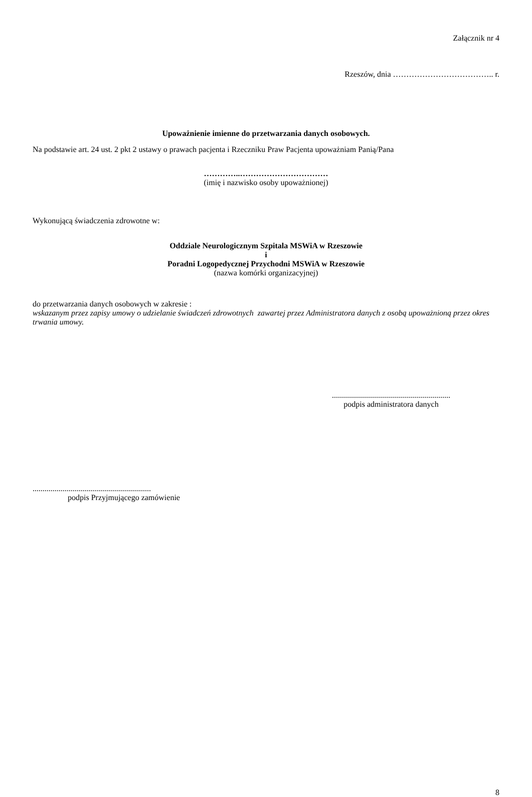Załącznik nr 4
Rzeszów, dnia ……………………………….. r.
Upoważnienie imienne do przetwarzania danych osobowych.
Na podstawie art. 24 ust. 2 pkt 2 ustawy o prawach pacjenta i Rzeczniku Praw Pacjenta upoważniam Panią/Pana
…………..……………………………
(imię i nazwisko osoby upoważnionej)
Wykonującą świadczenia zdrowotne w:
Oddziale Neurologicznym Szpitala MSWiA w Rzeszowie
i
Poradni Logopedycznej Przychodni MSWiA w Rzeszowie
(nazwa komórki organizacyjnej)
do przetwarzania danych osobowych w zakresie :
wskazanym przez zapisy umowy o udzielanie świadczeń zdrowotnych zawartej przez Administratora danych z osobą upoważnioną przez okres trwania umowy.
...........................................................
podpis administratora danych
...........................................................
podpis Przyjmującego zamówienie
8